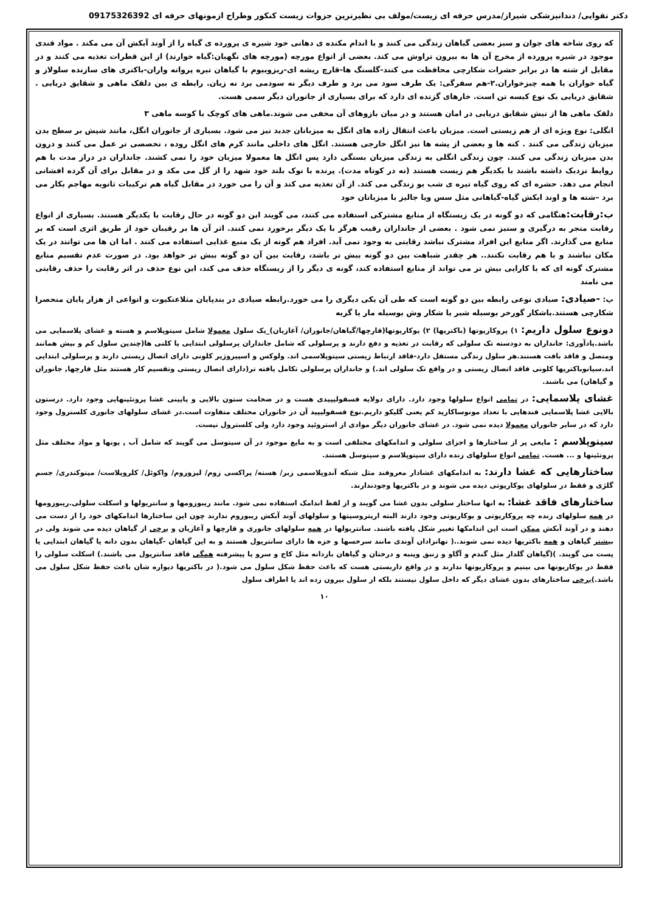دکتر تقوایی/ دندانپزشکی شیراز/مدرس حرفه ای زیست/مولف بی نظیرترین جزوات زیست کنکور وطراح ازمونهای حرفه ای 09175326392
که روی شاخه های جوان و سبز بعضی گیاهان زندگی می کنند و با اندام مکنده ی دهانی خود شیره ی پرورده ی گیاه را از آوند آبکش آن می مکند . مواد قندی موجود در شیره پرورده از مخرج آن ها به بیرون تراوش می کند. بعضی از انواع مورچه (مورچه های نگهبان:گیاه خوارند) از این قطرات تغذیه می کنند و در مقابل از شته ها در برابر حشرات شکارچی محافظت می کنند-گلسنگ ها-قارچ ریشه ای-ریزوبیوم با گیاهان تیره پروانه واران-باکتری های سازنده سلولاز و گیاه خواران یا همه چیزخواران.۲-هم سفرگی: یک طرف سود می برد و طرف دیگر نه سودمی برد نه زیان. رابطه ی بین دلقک ماهی و شقایق دریایی . شقایق دریایی یک نوع کیسه تن است. خارهای گزنده ای دارد که برای بسیاری از جانوران دیگر سمی هست.
دلقک ماهی ها از نیش شقایق دریایی در امان هستند و در میان بازوهای آن مخفی می شوند.ماهی های کوچک با کوسه ماهی ۳
انگلی: نوع ویژه ای از هم زیستی است. میزبان باعث انتقال زاده های انگل به میزبانان جدید نیز می شود. بسیاری از جانوران انگل، مانند شپش بر سطح بدن میزبان زندگی می کنند . کنه ها و بعضی از پشه ها نیز انگل خارجی هستند. انگل های داخلی مانند کرم های انگل روده ، تخصصی تر عمل می کنند و درون بدن میزبان زندگی می کنند. چون زندگی انگلی به زندگی میزبان بستگی دارد پس انگل ها معمولا میزبان خود را نمی کشند. جانداران در دراز مدت با هم روابط نزدیک داشته باشند با یکدیگر هم زیست هستند (نه در کوتاه مدت). پرنده با نوک بلند خود شهد را از گل می مکد و در مقابل برای آن گرده افشانی انجام می دهد. حشره ای که روی گیاه تیره ی شب بو زندگی می کند. از آن تغذیه می کند و آن را می خورد در مقابل گیاه هم ترکیبات ثانویه مهاجم بکار می برد –شته ها و اوند ابکش گیاه-گیاهانی مثل سس ویا جالیز با میزبانان خود
ب:رقابت: هنگامی که دو گونه در یک زیستگاه از منابع مشترکی استفاده می کنند، می گویند این دو گونه در حال رقابت با یکدیگر هستند. بسیاری از انواع رقابت منجر به درگیری و ستیز نمی شود . بعضی از جانداران رقیب هرگز با یک دیگر برخورد نمی کنند. اثر آن ها بر رقیبان خود از طریق اثری است که بر منابع می گذارند. اگر منابع این افراد مشترک نباشد رقابتی به وجود نمی آید. افراد هم گونه از یک منبع غذایی استفاده می کنند . اما ان ها می توانند در یک مکان نباشند و با هم رقابت نکنند.. هر چقدر شباهت بین دو گونه بیش تر باشد، رقابت بین آن دو گونه بیش تر خواهد بود. در صورت عدم تقسیم منابع مشترک گونه ای که با کارایی بیش تر می تواند از منابع استفاده کند، گونه ی دیگر را از زیستگاه حذف می کند، این نوع حذف در اثر رقابت را حذف رقابتی می نامند
پ: -صیادی: صیادی نوعی رابطه بین دو گونه است که طی آن یکی دیگری را می خورد.رابطه صیادی در بندپایان مثلاعنکبوت و انواعی از هزار پایان منحصرا شکارچی هستند.یاشکار گورخر بوسیله شیر یا شکار وش بوسیله مار یا گربه
دونوع سلول داریم: ۱) پروکاریوتها (باکتریها) ۲) یوکاریوتها(قارچها/گیاهان/جانوران/ آغازیان)_یک سلول معمولا شامل سیتوپلاسم و هسته و غشای پلاسمایی می باشد.یادآوری: جانداران به دودسته تک سلولی که رقابت در تغذیه و دفع دارند و پرسلولی که شامل جانداران پرسلولی ابتدایی یا کلنی ها(چندین سلول کم و بیش همانند ومتصل و فاقد بافت هستند.هر سلول زندگی مستقل دارد-فاقد ارتباط زیستی سیتوپلاسمی اند. ولوکس و اسپیروژیر کلونی دارای اتصال زیستی دارند و پرسلولی ابتدایی اند.سیانوباکتریها کلونی فاقد اتصال زیستی و در واقع تک سلولی اند.) و جانداران پرسلولی تکامل یافته تر(دارای اتصال زیستی وتقسیم کار هستند مثل قارچها, جانوران و گیاهان) می باشند.
غشای پلاسمایی: در تمامی انواع سلولها وجود دارد. دارای دولایه فسفولیپیدی هست و در ضخامت ستون بالایی و پایینی غشا پروتئینهایی وجود دارد. درستون بالایی غشا پلاسمایی قندهایی با تعداد مونوساکارید کم یعنی گلیکو داریم.نوع فسفولیپید آن در جانوران مختلف متفاوت است.در غشای سلولهای جانوری کلسترول وجود دارد که در سایر جانوران معمولا دیده نمی شود. در غشای جانوران دیگر موادی از استروئید وجود دارد ولی کلسترول نیست.
سیتوپلاسم : مایعی پر از ساختارها و اجزای سلولی و اندامکهای مختلفی است و به مایع موجود در آن سیتوسل می گویند که شامل آب , یونها و مواد مختلف مثل پروتئینها و ... هست. تمامی انواع سلولهای زنده دارای سیتوپلاسم و سیتوسل هستند.
ساختارهایی که غشا دارند: به اندامکهای غشادار معروفند مثل شبکه آندوپلاسمی زبر/ هسته/ پراکسی زوم/ لیزوزوم/ واکوئل/ کلروپلاست/ میتوکندری/ جسم گلژی و فقط در سلولهای یوکاریوتی دیده می شوند و در باکتریها وجودندارند.
ساختارهای فاقد غشا: به انها ساختار سلولی بدون غشا می گویند و از لفظ اندامک استفاده نمی شود. مانند ریبوزومها و سانتریولها و اسکلت سلولی.ریبوزومها در همه سلولهای زنده چه پروکاریوتی و یوکاریوتی وجود دارند البته اریتروسیتها و سلولهای آوند آبکش ریبوزوم ندارند چون این ساختارها اندامکهای خود را از دست می دهند و در آوند آبکش ممکن است این اندامکها تغییر شکل یافته باشند. سانتریولها در همه سلولهای جانوری و قارچها و آغازیان و برخی از گیاهان دیده می شوند ولی در بیشتر گیاهان و همه باکتریها دیده نمی شوند..( نهانزادان آوندی مانند سرخسها و خزه ها دارای سانتریول هستند و به این گیاهان -گیاهان بدون دانه یا گیاهان ابتدایی یا پست می گویند. )(گیاهان گلدار مثل گندم و آگاو و زنبق وپنبه و درختان و گیاهان بازدانه مثل کاج و سرو یا پیشرفته همگی فاقد سانتریول می باشند.) اسکلت سلولی را فقط در یوکاریوتها می بینیم و پروکاریوتها ندارند و در واقع داربستی هست که باعث حفظ شکل سلول می شود.( در باکتریها دیواره شان باعث حفظ شکل سلول می باشد.)برخی ساختارهای بدون غشای دیگر که داخل سلول نیستند بلکه از سلول بیرون زده اند یا اطراف سلول
۱۰